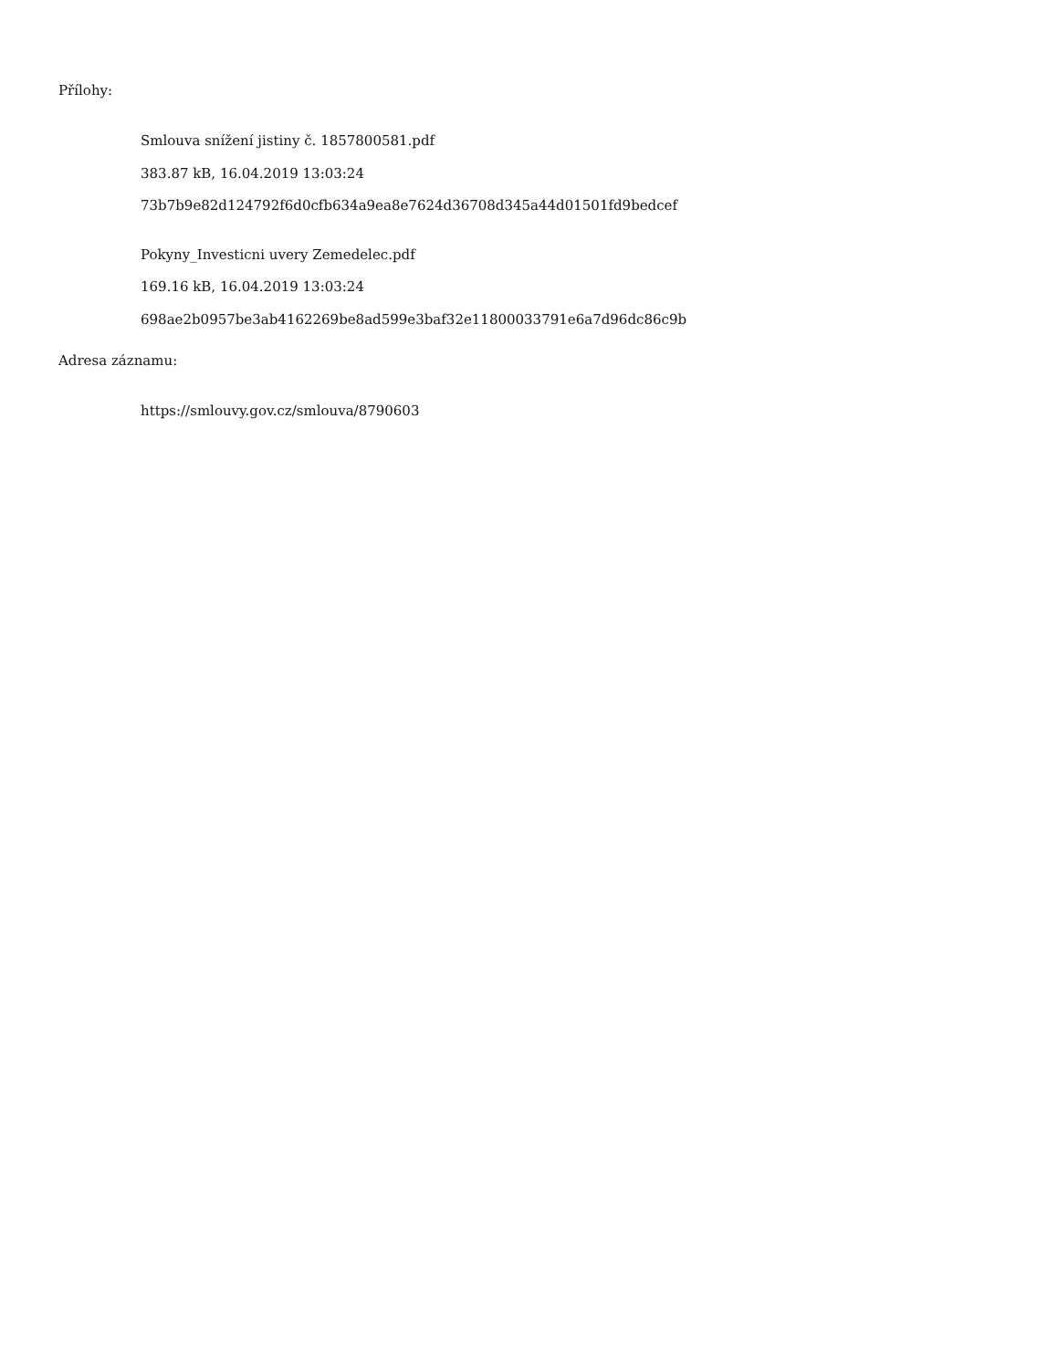Přílohy:
Smlouva snížení jistiny č. 1857800581.pdf
383.87 kB, 16.04.2019 13:03:24
73b7b9e82d124792f6d0cfb634a9ea8e7624d36708d345a44d01501fd9bedcef
Pokyny_Investicni uvery Zemedelec.pdf
169.16 kB, 16.04.2019 13:03:24
698ae2b0957be3ab4162269be8ad599e3baf32e11800033791e6a7d96dc86c9b
Adresa záznamu:
https://smlouvy.gov.cz/smlouva/8790603